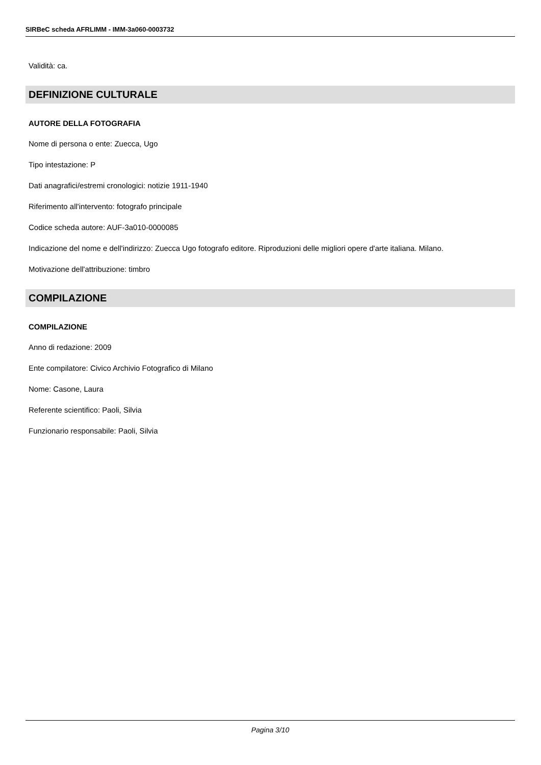SIRBeC scheda AFRLIMM - IMM-3a060-0003732
Validità: ca.
DEFINIZIONE CULTURALE
AUTORE DELLA FOTOGRAFIA
Nome di persona o ente: Zuecca, Ugo
Tipo intestazione: P
Dati anagrafici/estremi cronologici: notizie 1911-1940
Riferimento all'intervento: fotografo principale
Codice scheda autore: AUF-3a010-0000085
Indicazione del nome e dell'indirizzo: Zuecca Ugo fotografo editore. Riproduzioni delle migliori opere d'arte italiana. Milano.
Motivazione dell'attribuzione: timbro
COMPILAZIONE
COMPILAZIONE
Anno di redazione: 2009
Ente compilatore: Civico Archivio Fotografico di Milano
Nome: Casone, Laura
Referente scientifico: Paoli, Silvia
Funzionario responsabile: Paoli, Silvia
Pagina 3/10